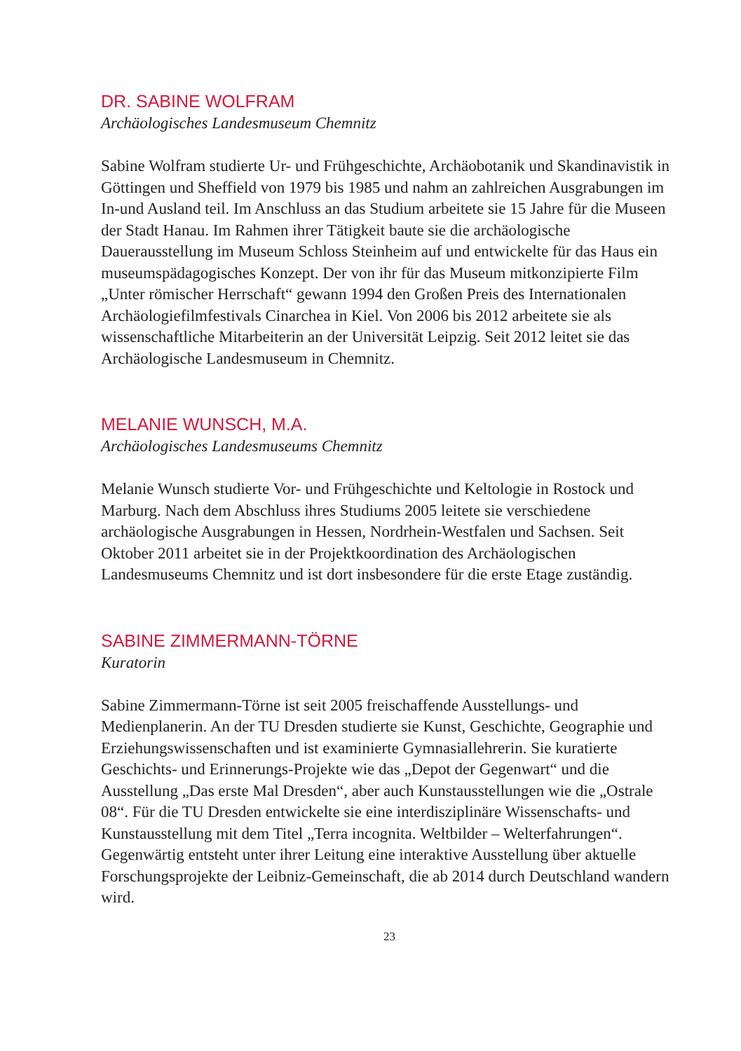DR. SABINE WOLFRAM
Archäologisches Landesmuseum Chemnitz
Sabine Wolfram studierte Ur- und Frühgeschichte, Archäobotanik und Skandinavistik in Göttingen und Sheffield von 1979 bis 1985 und nahm an zahlreichen Ausgrabungen im In-und Ausland teil. Im Anschluss an das Studium arbeitete sie 15 Jahre für die Museen der Stadt Hanau. Im Rahmen ihrer Tätigkeit baute sie die archäologische Dauerausstellung im Museum Schloss Steinheim auf und entwickelte für das Haus ein museumspädagogisches Konzept. Der von ihr für das Museum mitkonzipierte Film „Unter römischer Herrschaft“ gewann 1994 den Großen Preis des Internationalen Archäologiefilmfestivals Cinarchea in Kiel. Von 2006 bis 2012 arbeitete sie als wissenschaftliche Mitarbeiterin an der Universität Leipzig. Seit 2012 leitet sie das Archäologische Landesmuseum in Chemnitz.
MELANIE WUNSCH, M.A.
Archäologisches Landesmuseums Chemnitz
Melanie Wunsch studierte Vor- und Frühgeschichte und Keltologie in Rostock und Marburg. Nach dem Abschluss ihres Studiums 2005 leitete sie verschiedene archäologische Ausgrabungen in Hessen, Nordrhein-Westfalen und Sachsen. Seit Oktober 2011 arbeitet sie in der Projektkoordination des Archäologischen Landesmuseums Chemnitz und ist dort insbesondere für die erste Etage zuständig.
SABINE ZIMMERMANN-TÖRNE
Kuratorin
Sabine Zimmermann-Törne ist seit 2005 freischaffende Ausstellungs- und Medienplanerin. An der TU Dresden studierte sie Kunst, Geschichte, Geographie und Erziehungswissenschaften und ist examinierte Gymnasiallehrerin. Sie kuratierte Geschichts- und Erinnerungs-Projekte wie das „Depot der Gegenwart“ und die Ausstellung „Das erste Mal Dresden“, aber auch Kunstausstellungen wie die „Ostrale 08“. Für die TU Dresden entwickelte sie eine interdisziplinäre Wissenschafts- und Kunstausstellung mit dem Titel „Terra incognita. Weltbilder – Welterfahrungen“. Gegenwärtig entsteht unter ihrer Leitung eine interaktive Ausstellung über aktuelle Forschungsprojekte der Leibniz-Gemeinschaft, die ab 2014 durch Deutschland wandern wird.
23